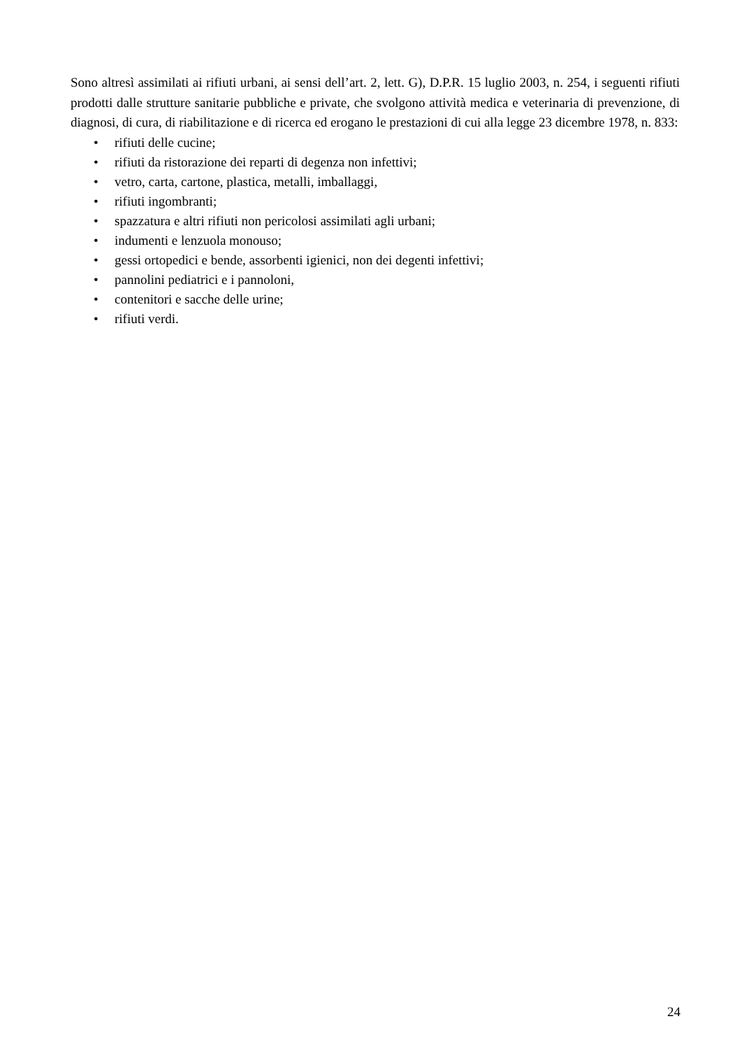Sono altresì assimilati ai rifiuti urbani, ai sensi dell’art. 2, lett. G), D.P.R. 15 luglio 2003, n. 254, i seguenti rifiuti prodotti dalle strutture sanitarie pubbliche e private, che svolgono attività medica e veterinaria di prevenzione, di diagnosi, di cura, di riabilitazione e di ricerca ed erogano le prestazioni di cui alla legge 23 dicembre 1978, n. 833:
• rifiuti delle cucine;
• rifiuti da ristorazione dei reparti di degenza non infettivi;
• vetro, carta, cartone, plastica, metalli, imballaggi,
• rifiuti ingombranti;
• spazzatura e altri rifiuti non pericolosi assimilati agli urbani;
• indumenti e lenzuola monouso;
• gessi ortopedici e bende, assorbenti igienici, non dei degenti infettivi;
• pannolini pediatrici e i pannoloni,
• contenitori e sacche delle urine;
• rifiuti verdi.
24